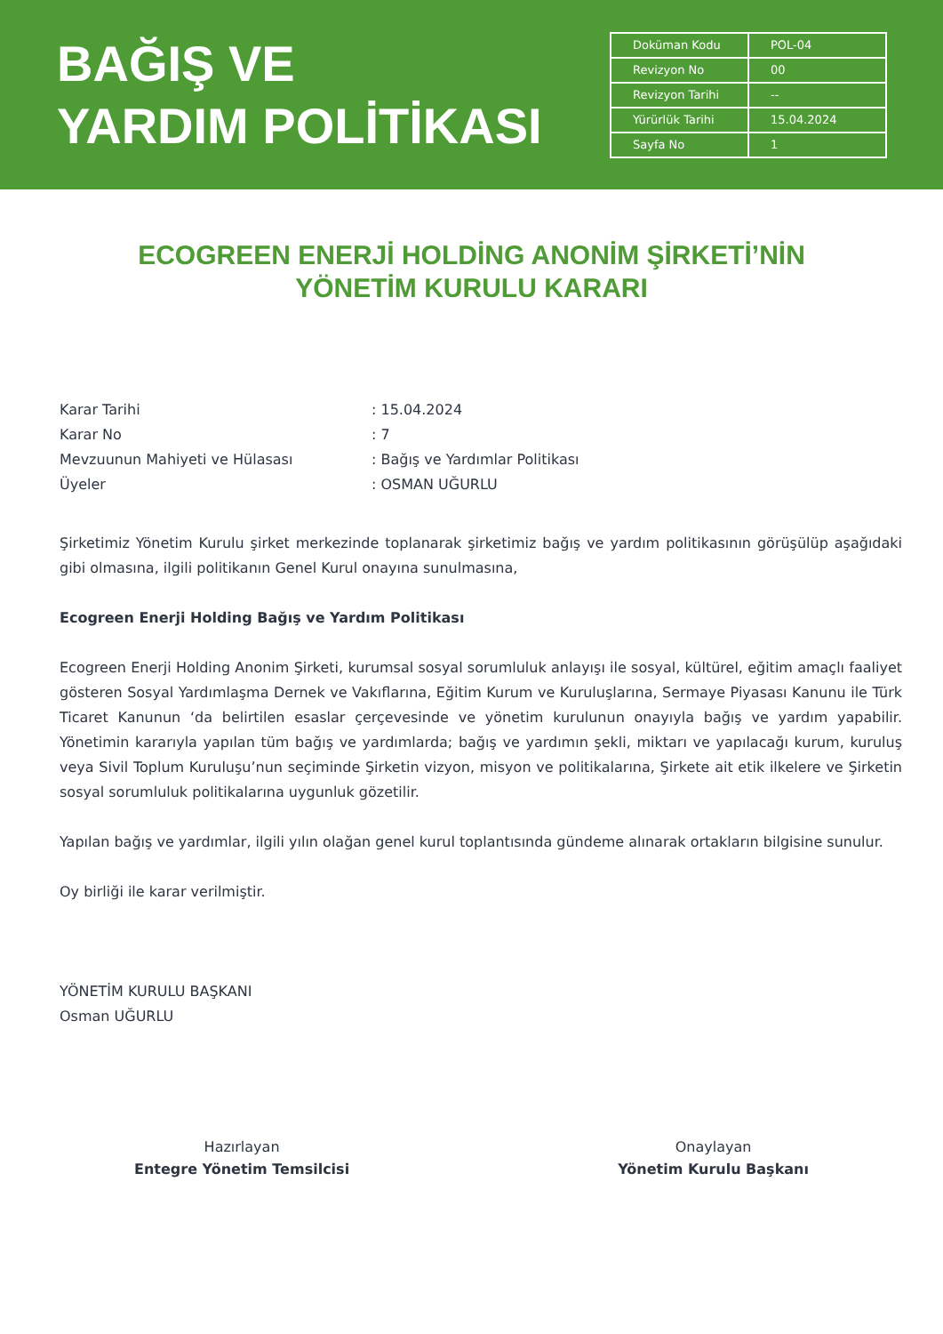BAĞIŞ VE
YARDIM POLİTİKASI
| Doküman Kodu | POL-04 |
| Revizyon No | 00 |
| Revizyon Tarihi | -- |
| Yürürlük Tarihi | 15.04.2024 |
| Sayfa No | 1 |
ECOGREEN ENERJİ HOLDİNG ANONİM ŞİRKETİ’NİN
YÖNETİM KURULU KARARI
| Karar Tarihi | : 15.04.2024 |
| Karar No | : 7 |
| Mevzuunun Mahiyeti ve Hülasası | : Bağış ve Yardımlar Politikası |
| Üyeler | : OSMAN UĞURLU |
Şirketimiz Yönetim Kurulu şirket merkezinde toplanarak şirketimiz bağış ve yardım politikasının görüşülüp aşağıdaki gibi olmasına, ilgili politikanın Genel Kurul onayına sunulmasına,
Ecogreen Enerji Holding Bağış ve Yardım Politikası
Ecogreen Enerji Holding Anonim Şirketi, kurumsal sosyal sorumluluk anlayışı ile sosyal, kültürel, eğitim amaçlı faaliyet gösteren Sosyal Yardımlaşma Dernek ve Vakıflarına, Eğitim Kurum ve Kuruluşlarına, Sermaye Piyasası Kanunu ile Türk Ticaret Kanunun ‘da belirtilen esaslar çerçevesinde ve yönetim kurulunun onayıyla bağış ve yardım yapabilir. Yönetimin kararıyla yapılan tüm bağış ve yardımlarda; bağış ve yardımın şekli, miktarı ve yapılacağı kurum, kuruluş veya Sivil Toplum Kuruluşu’nun seçiminde Şirketin vizyon, misyon ve politikalarına, Şirkete ait etik ilkelere ve Şirketin sosyal sorumluluk politikalarına uygunluk gözetilir.
Yapılan bağış ve yardımlar, ilgili yılın olağan genel kurul toplantısında gündeme alınarak ortakların bilgisine sunulur.
Oy birliği ile karar verilmiştir.
YÖNETİM KURULU BAŞKANI
Osman UĞURLU
Hazırlayan
Entegre Yönetim Temsilcisi
Onaylayan
Yönetim Kurulu Başkanı